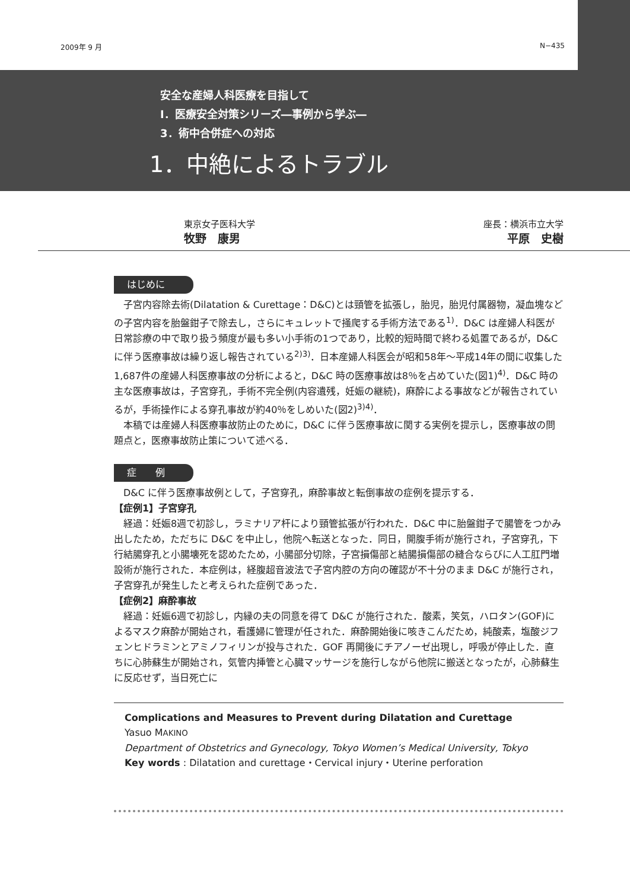2009年 9 月 N−435
安全な産婦人科医療を目指して
Ⅰ．医療安全対策シリーズ―事例から学ぶ―
3．術中合併症への対応
1．中絶によるトラブル
東京女子医科大学
牧野　康男
座長：横浜市立大学
平原　史樹
はじめに
子宮内容除去術(Dilatation & Curettage：D&C)とは頸管を拡張し，胎児，胎児付属器物，凝血塊などの子宮内容を胎盤鉗子で除去し，さらにキュレットで掻爬する手術方法である<sup>1)</sup>．D&C は産婦人科医が日常診療の中で取り扱う頻度が最も多い小手術の1つであり，比較的短時間で終わる処置であるが，D&C に伴う医療事故は繰り返し報告されている<sup>2)3)</sup>．日本産婦人科医会が昭和58年～平成14年の間に収集した1,687件の産婦人科医療事故の分析によると，D&C 時の医療事故は8％を占めていた(図1)<sup>4)</sup>．D&C 時の主な医療事故は，子宮穿孔，手術不完全例(内容遺残，妊娠の継続)，麻酔による事故などが報告されているが，手術操作による穿孔事故が約40％をしめいた(図2)<sup>3)4)</sup>．
本稿では産婦人科医療事故防止のために，D&C に伴う医療事故に関する実例を提示し，医療事故の問題点と，医療事故防止策について述べる．
症　　例
D&C に伴う医療事故例として，子宮穿孔，麻酔事故と転倒事故の症例を提示する．
【症例1】子宮穿孔
経過：妊娠8週で初診し，ラミナリア杆により頸管拡張が行われた．D&C 中に胎盤鉗子で腸管をつかみ出したため，ただちに D&C を中止し，他院へ転送となった．同日，開腹手術が施行され，子宮穿孔，下行結腸穿孔と小腸壊死を認めたため，小腸部分切除，子宮損傷部と結腸損傷部の縫合ならびに人工肛門増設術が施行された．本症例は，経腹超音波法で子宮内腔の方向の確認が不十分のまま D&C が施行され，子宮穿孔が発生したと考えられた症例であった．
【症例2】麻酔事故
経過：妊娠6週で初診し，内縁の夫の同意を得て D&C が施行された．酸素，笑気，ハロタン(GOF)によるマスク麻酔が開始され，看護婦に管理が任された．麻酔開始後に咳きこんだため，純酸素，塩酸ジフェンヒドラミンとアミノフィリンが投与された．GOF 再開後にチアノーゼ出現し，呼吸が停止した．直ちに心肺蘇生が開始され，気管内挿管と心臓マッサージを施行しながら他院に搬送となったが，心肺蘇生に反応せず，当日死亡に
Complications and Measures to Prevent during Dilatation and Curettage
Yasuo MAKINO
Department of Obstetrics and Gynecology, Tokyo Women’s Medical University, Tokyo
Key words : Dilatation and curettage・Cervical injury・Uterine perforation